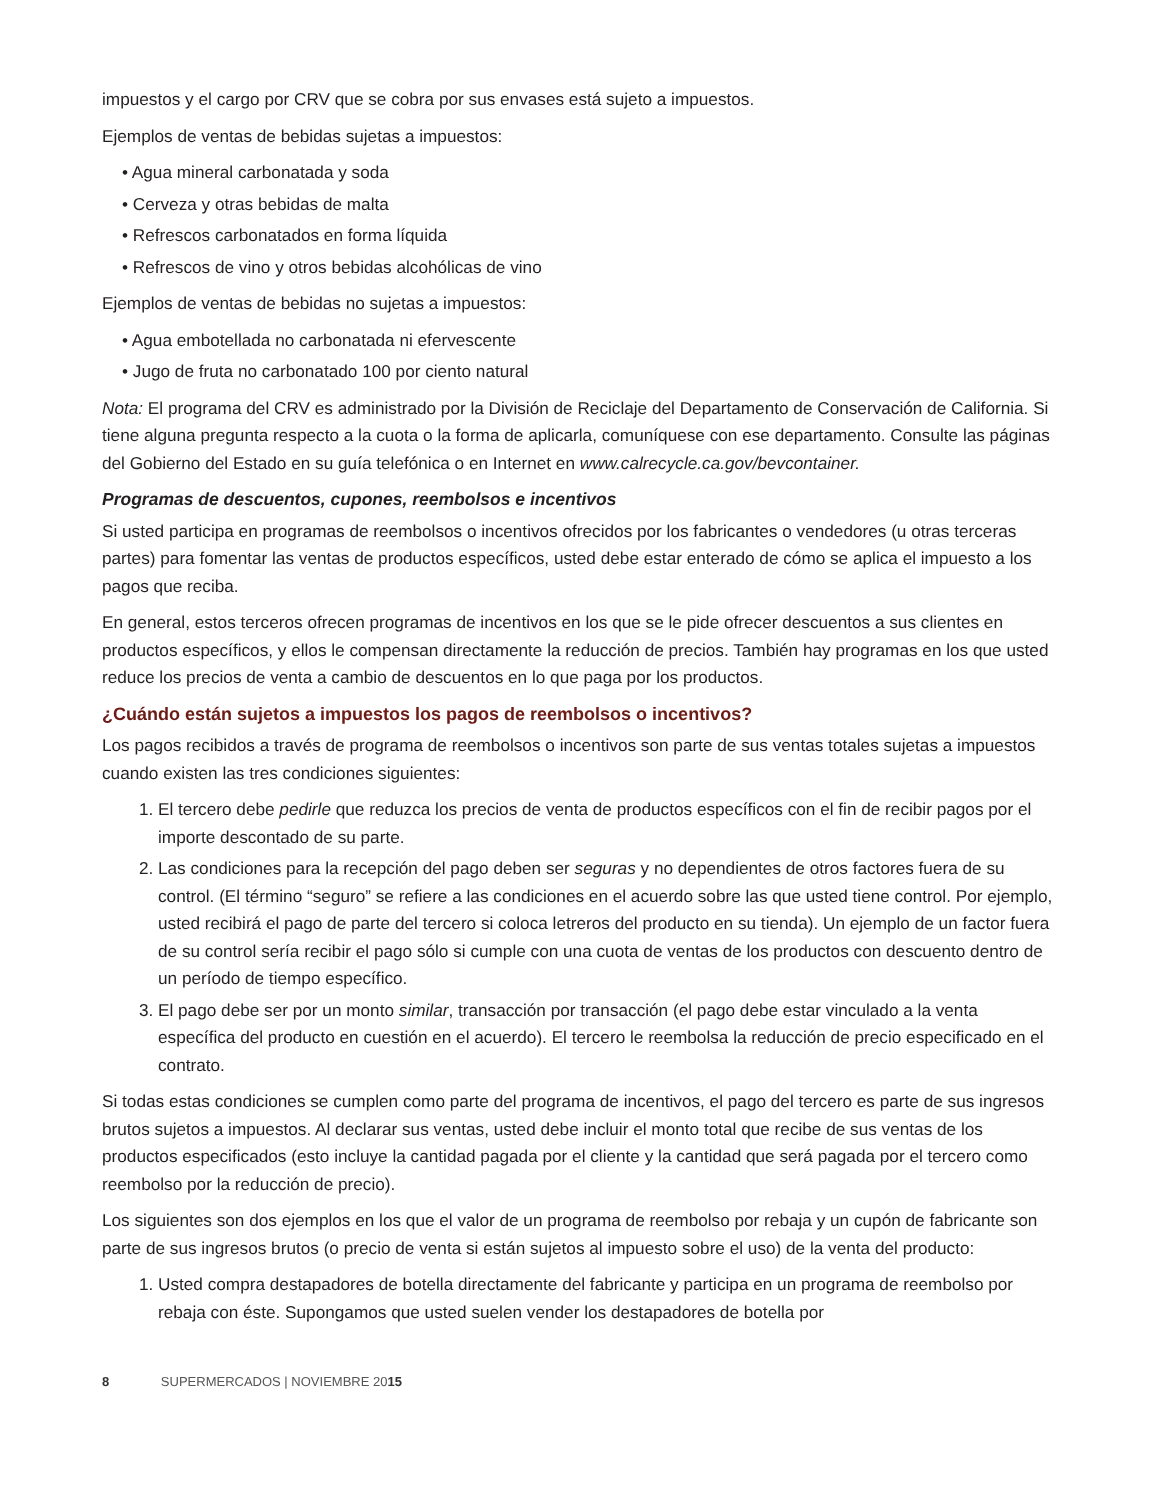impuestos y el cargo por CRV que se cobra por sus envases está sujeto a impuestos.
Ejemplos de ventas de bebidas sujetas a impuestos:
• Agua mineral carbonatada y soda
• Cerveza y otras bebidas de malta
• Refrescos carbonatados en forma líquida
• Refrescos de vino y otros bebidas alcohólicas de vino
Ejemplos de ventas de bebidas no sujetas a impuestos:
• Agua embotellada no carbonatada ni efervescente
• Jugo de fruta no carbonatado 100 por ciento natural
Nota: El programa del CRV es administrado por la División de Reciclaje del Departamento de Conservación de California. Si tiene alguna pregunta respecto a la cuota o la forma de aplicarla, comuníquese con ese departamento. Consulte las páginas del Gobierno del Estado en su guía telefónica o en Internet en www.calrecycle.ca.gov/bevcontainer.
Programas de descuentos, cupones, reembolsos e incentivos
Si usted participa en programas de reembolsos o incentivos ofrecidos por los fabricantes o vendedores (u otras terceras partes) para fomentar las ventas de productos específicos, usted debe estar enterado de cómo se aplica el impuesto a los pagos que reciba.
En general, estos terceros ofrecen programas de incentivos en los que se le pide ofrecer descuentos a sus clientes en productos específicos, y ellos le compensan directamente la reducción de precios. También hay programas en los que usted reduce los precios de venta a cambio de descuentos en lo que paga por los productos.
¿Cuándo están sujetos a impuestos los pagos de reembolsos o incentivos?
Los pagos recibidos a través de programa de reembolsos o incentivos son parte de sus ventas totales sujetas a impuestos cuando existen las tres condiciones siguientes:
1. El tercero debe pedirle que reduzca los precios de venta de productos específicos con el fin de recibir pagos por el importe descontado de su parte.
2. Las condiciones para la recepción del pago deben ser seguras y no dependientes de otros factores fuera de su control. (El término “seguro” se refiere a las condiciones en el acuerdo sobre las que usted tiene control. Por ejemplo, usted recibirá el pago de parte del tercero si coloca letreros del producto en su tienda). Un ejemplo de un factor fuera de su control sería recibir el pago sólo si cumple con una cuota de ventas de los productos con descuento dentro de un período de tiempo específico.
3. El pago debe ser por un monto similar, transacción por transacción (el pago debe estar vinculado a la venta específica del producto en cuestión en el acuerdo). El tercero le reembolsa la reducción de precio especificado en el contrato.
Si todas estas condiciones se cumplen como parte del programa de incentivos, el pago del tercero es parte de sus ingresos brutos sujetos a impuestos. Al declarar sus ventas, usted debe incluir el monto total que recibe de sus ventas de los productos especificados (esto incluye la cantidad pagada por el cliente y la cantidad que será pagada por el tercero como reembolso por la reducción de precio).
Los siguientes son dos ejemplos en los que el valor de un programa de reembolso por rebaja y un cupón de fabricante son parte de sus ingresos brutos (o precio de venta si están sujetos al impuesto sobre el uso) de la venta del producto:
1. Usted compra destapadores de botella directamente del fabricante y participa en un programa de reembolso por rebaja con éste. Supongamos que usted suelen vender los destapadores de botella por
8 SUPERMERCADOS | NOVIEMBRE 2015